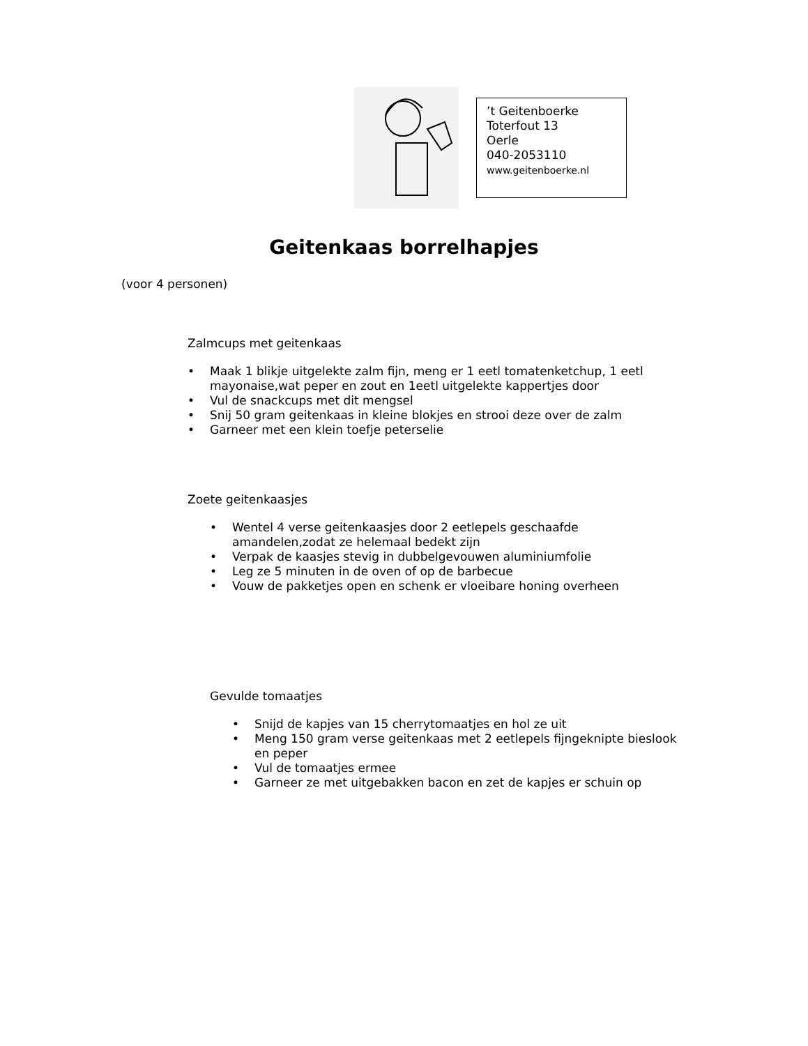’t Geitenboerke
Toterfout 13
Oerle
040-2053110
www.geitenboerke.nl
Geitenkaas borrelhapjes
(voor 4 personen)
Zalmcups met geitenkaas
• Maak 1 blikje uitgelekte zalm fijn, meng er 1 eetl tomatenketchup, 1 eetl mayonaise,wat peper en zout en 1eetl uitgelekte kappertjes door
• Vul de snackcups met dit mengsel
• Snij 50 gram geitenkaas in kleine blokjes en strooi deze over de zalm
• Garneer met een klein toefje peterselie
Zoete geitenkaasjes
• Wentel 4 verse geitenkaasjes door 2 eetlepels geschaafde amandelen,zodat ze helemaal bedekt zijn
• Verpak de kaasjes stevig in dubbelgevouwen aluminiumfolie
• Leg ze 5 minuten in de oven of op de barbecue
• Vouw de pakketjes open en schenk er vloeibare honing overheen
Gevulde tomaatjes
• Snijd de kapjes van 15 cherrytomaatjes en hol ze uit
• Meng 150 gram verse geitenkaas met 2 eetlepels fijngeknipte bieslook en peper
• Vul de tomaatjes ermee
• Garneer ze met uitgebakken bacon en zet de kapjes er schuin op